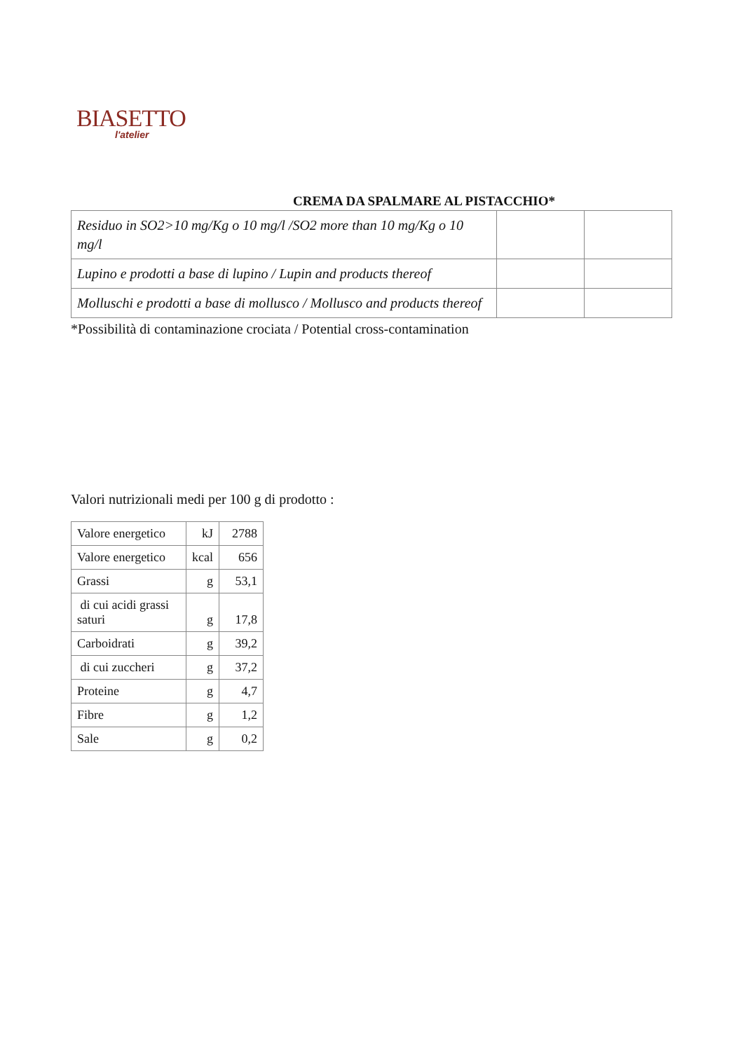BIASETTO
l'atelier
CREMA DA SPALMARE AL PISTACCHIO*
| Residuo in SO2>10 mg/Kg o 10 mg/l /SO2 more than 10 mg/Kg o 10 mg/l | | |
| Lupino e prodotti a base di lupino / Lupin and products thereof | | |
| Molluschi e prodotti a base di mollusco / Mollusco and products thereof | | |
*Possibilità di contaminazione crociata / Potential cross-contamination
Valori nutrizionali medi per 100 g di prodotto :
| Valore energetico | kJ | 2788 |
| Valore energetico | kcal | 656 |
| Grassi | g | 53,1 |
| di cui acidi grassi saturi | g | 17,8 |
| Carboidrati | g | 39,2 |
| di cui zuccheri | g | 37,2 |
| Proteine | g | 4,7 |
| Fibre | g | 1,2 |
| Sale | g | 0,2 |